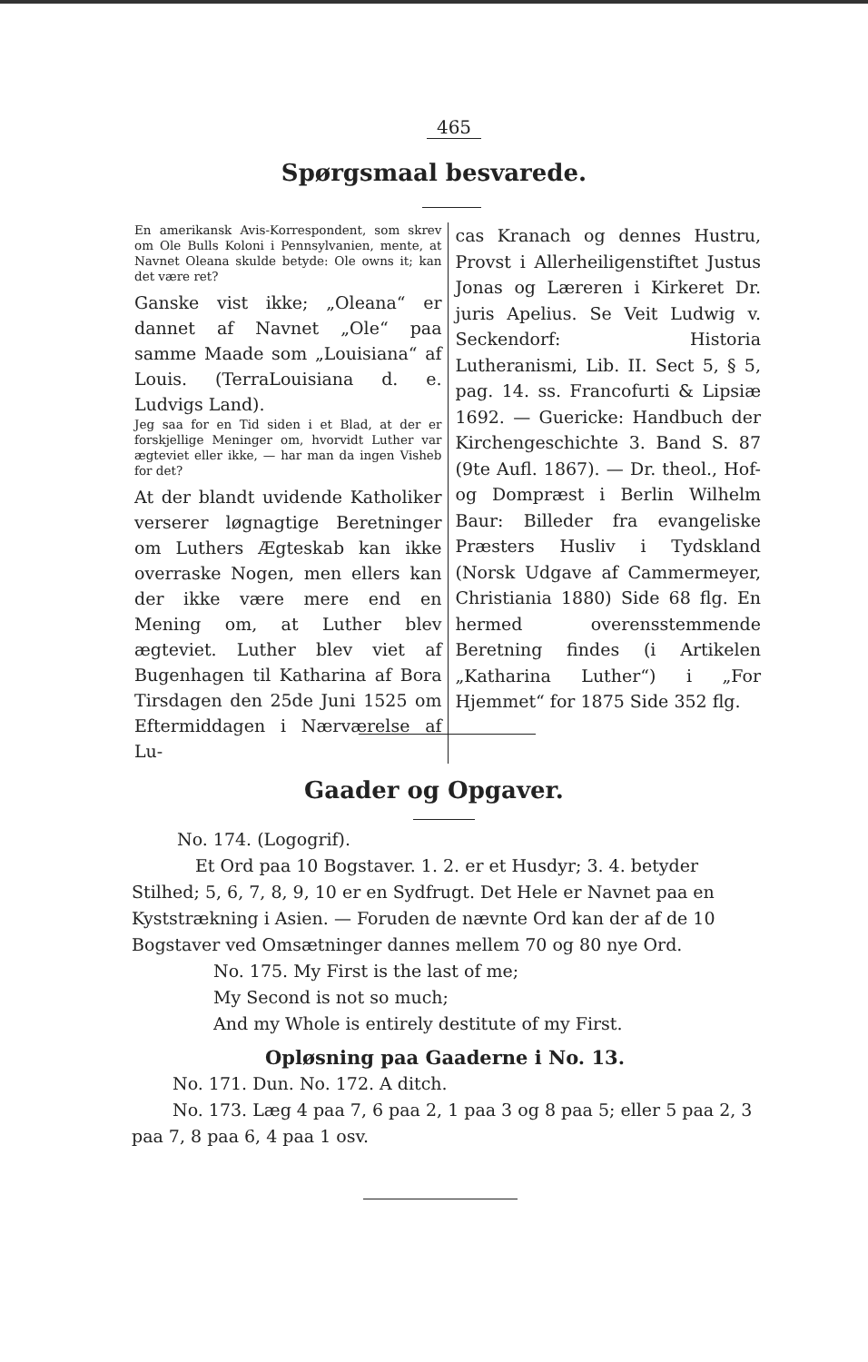465
Spørgsmaal besvarede.
En amerikansk Avis-Korrespondent, som skrev om Ole Bulls Koloni i Pennsylvanien, mente, at Navnet Oleana skulde betyde: Ole owns it; kan det være ret?
Ganske vist ikke; „Oleana“ er dannet af Navnet „Ole“ paa samme Maade som „Louisiana“ af Louis. (TerraLouisiana d. e. Ludvigs Land).
Jeg saa for en Tid siden i et Blad, at der er forskjellige Meninger om, hvorvidt Luther var ægteviet eller ikke, — har man da ingen Visheb for det?
At der blandt uvidende Katholiker verserer løgnagtige Beretninger om Luthers Ægteskab kan ikke overraske Nogen, men ellers kan der ikke være mere end en Mening om, at Luther blev ægteviet. Luther blev viet af Bugenhagen til Katharina af Bora Tirsdagen den 25de Juni 1525 om Eftermiddagen i Nærværelse af Lu-
cas Kranach og dennes Hustru, Provst i Allerheiligenstiftet Justus Jonas og Læreren i Kirkeret Dr. juris Apelius. Se Veit Ludwig v. Seckendorf: Historia Lutheranismi, Lib. II. Sect 5, § 5, pag. 14. ss. Francofurti & Lipsiæ 1692. — Guericke: Handbuch der Kirchengeschichte 3. Band S. 87 (9te Aufl. 1867). — Dr. theol., Hof- og Dompræst i Berlin Wilhelm Baur: Billeder fra evangeliske Præsters Husliv i Tydskland (Norsk Udgave af Cammermeyer, Christiania 1880) Side 68 flg. En hermed overensstemmende Beretning findes (i Artikelen „Katharina Luther“) i „For Hjemmet“ for 1875 Side 352 flg.
Gaader og Opgaver.
No. 174. (Logogrif).
Et Ord paa 10 Bogstaver. 1. 2. er et Husdyr; 3. 4. betyder Stilhed; 5, 6, 7, 8, 9, 10 er en Sydfrugt. Det Hele er Navnet paa en Kyststrækning i Asien. — Foruden de nævnte Ord kan der af de 10 Bogstaver ved Omsætninger dannes mellem 70 og 80 nye Ord.
No. 175. My First is the last of me;
My Second is not so much;
And my Whole is entirely destitute of my First.
Opløsning paa Gaaderne i No. 13.
No. 171. Dun. No. 172. A ditch.
No. 173. Læg 4 paa 7, 6 paa 2, 1 paa 3 og 8 paa 5; eller 5 paa 2, 3 paa 7, 8 paa 6, 4 paa 1 osv.